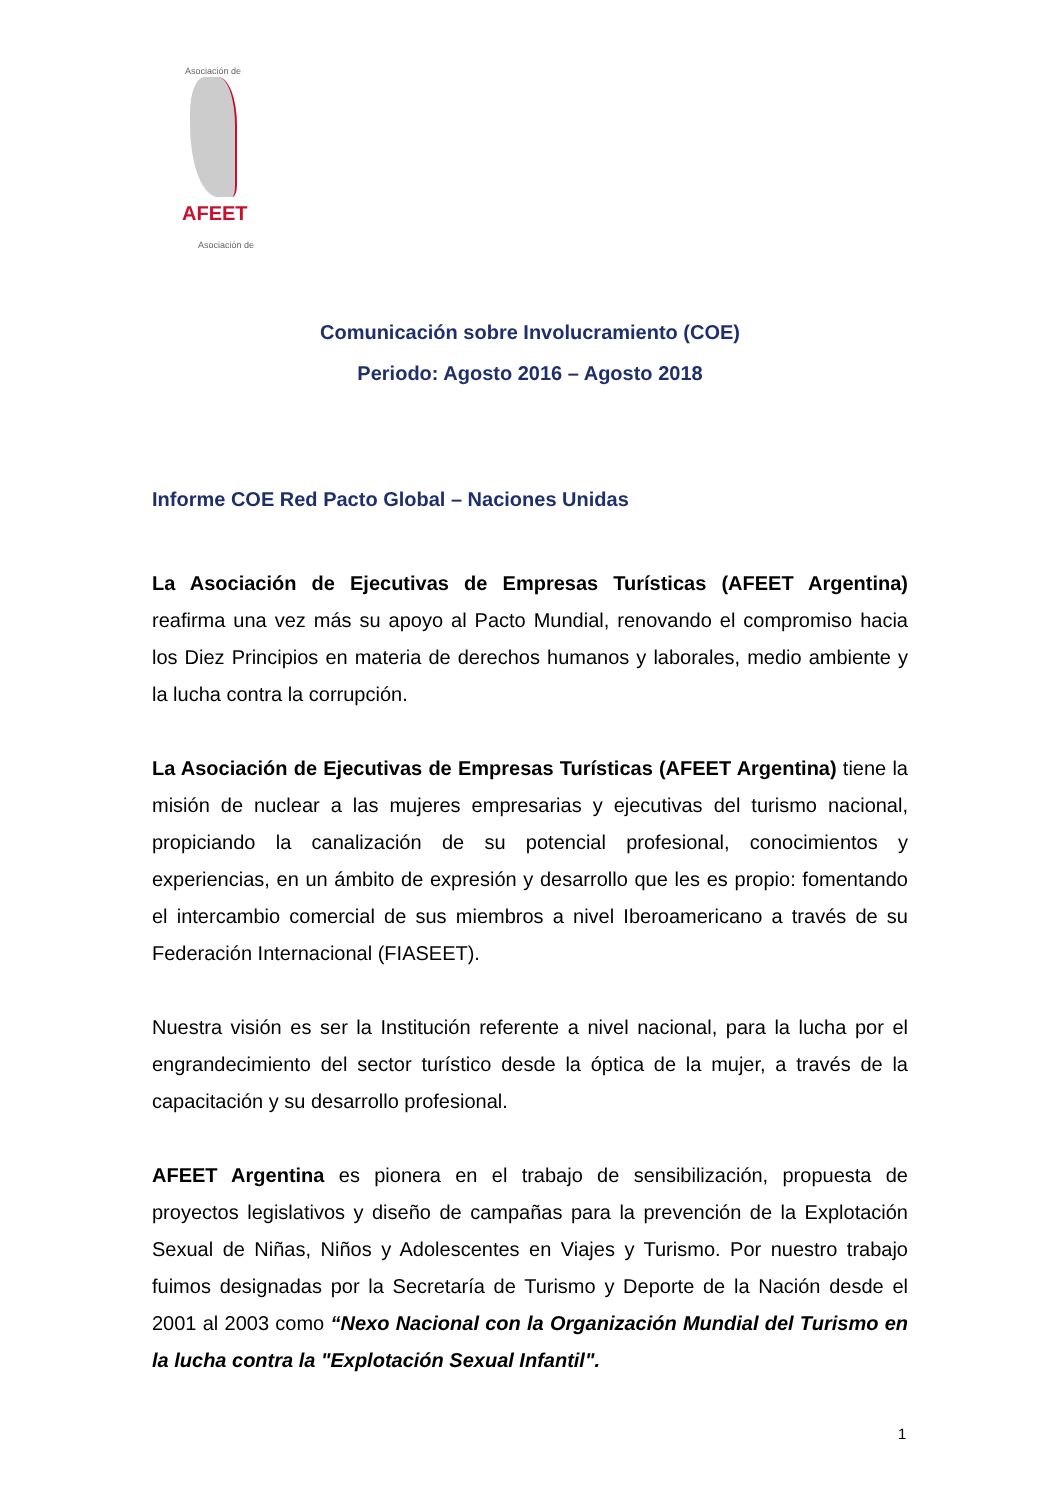Asociación de
AFEET
Asociación de
Comunicación sobre Involucramiento (COE)
Periodo: Agosto 2016 – Agosto 2018
Informe COE Red Pacto Global – Naciones Unidas
La Asociación de Ejecutivas de Empresas Turísticas (AFEET Argentina) reafirma una vez más su apoyo al Pacto Mundial, renovando el compromiso hacia los Diez Principios en materia de derechos humanos y laborales, medio ambiente y la lucha contra la corrupción.
La Asociación de Ejecutivas de Empresas Turísticas (AFEET Argentina) tiene la misión de nuclear a las mujeres empresarias y ejecutivas del turismo nacional, propiciando la canalización de su potencial profesional, conocimientos y experiencias, en un ámbito de expresión y desarrollo que les es propio: fomentando el intercambio comercial de sus miembros a nivel Iberoamericano a través de su Federación Internacional (FIASEET).
Nuestra visión es ser la Institución referente a nivel nacional, para la lucha por el engrandecimiento del sector turístico desde la óptica de la mujer, a través de la capacitación y su desarrollo profesional.
AFEET Argentina es pionera en el trabajo de sensibilización, propuesta de proyectos legislativos y diseño de campañas para la prevención de la Explotación Sexual de Niñas, Niños y Adolescentes en Viajes y Turismo. Por nuestro trabajo fuimos designadas por la Secretaría de Turismo y Deporte de la Nación desde el 2001 al 2003 como “Nexo Nacional con la Organización Mundial del Turismo en la lucha contra la "Explotación Sexual Infantil".
1